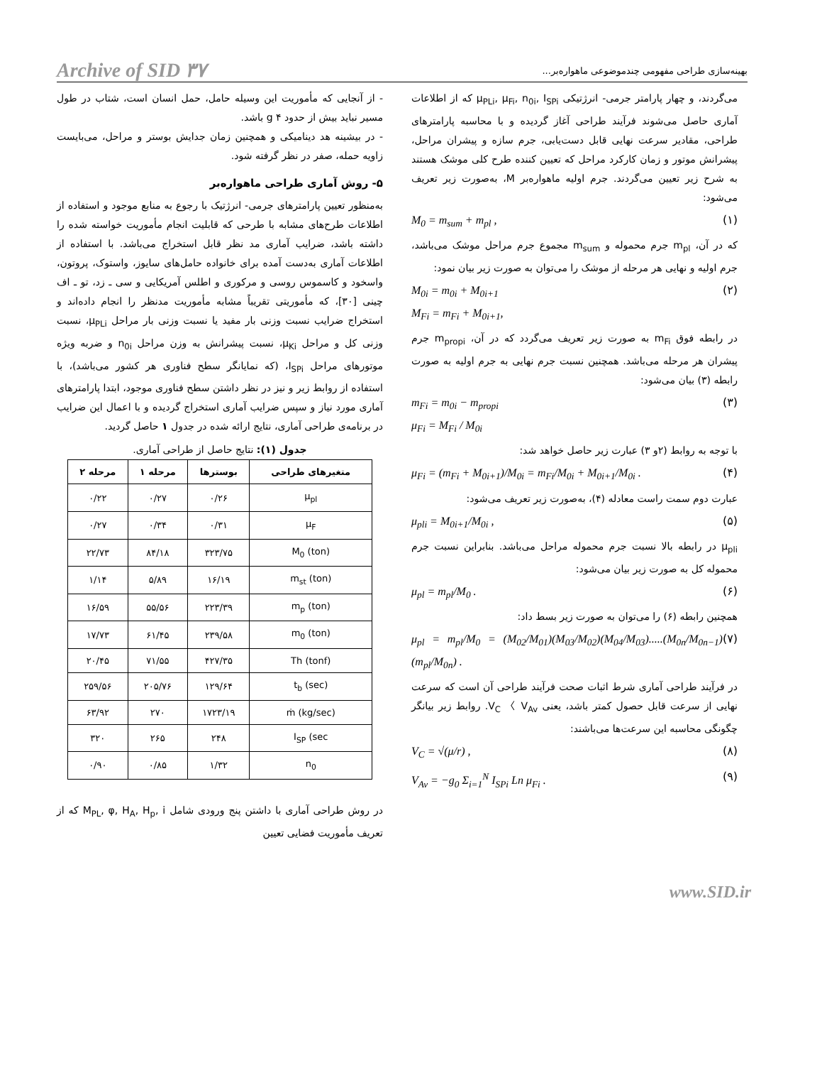Archive of SID ۳۷ بهینه‌سازی طراحی مفهومی چندموضوعی ماهواره‌بر...
- از آنجایی که مأموریت این وسیله حامل، حمل انسان است، شتاب در طول مسیر نباید بیش از حدود g ۴ باشد.
- در بیشینه هد دینامیکی و همچنین زمان جدایش بوستر و مراحل، می‌بایست زاویه حمله، صفر در نظر گرفته شود.
۵- روش آماری طراحی ماهواره‌بر
به‌منظور تعیین پارامترهای جرمی- انرژتیک با رجوع به منابع موجود و استفاده از اطلاعات طرح‌های مشابه با طرحی که قابلیت انجام مأموریت خواسته شده را داشته باشد، ضرایب آماری مد نظر قابل استخراج می‌باشد. با استفاده از اطلاعات آماری به‌دست آمده برای خانواده حامل‌های سایوز، واستوک، پروتون، واسخود و کاسموس روسی و مرکوری و اطلس آمریکایی و سی ـ زد، تو ـ اف چینی [۳۰]، که مأموریتی تقریباً مشابه مأموریت مدنظر را انجام داده‌اند و استخراج ضرایب نسبت وزنی بار مفید یا نسبت وزنی بار مراحل μ<sub>PLi</sub>، نسبت وزنی کل و مراحل μ<sub>Ki</sub>، نسبت پیشرانش به وزن مراحل n<sub>0i</sub> و ضربه ویژه موتورهای مراحل I<sub>SPi</sub>، (که نمایانگر سطح فناوری هر کشور می‌باشد)، با استفاده از روابط زیر و نیز در نظر داشتن سطح فناوری موجود، ابتدا پارامترهای آماری مورد نیاز و سپس ضرایب آماری استخراج گردیده و با اعمال این ضرایب در برنامه‌ی طراحی آماری، نتایج ارائه شده در جدول ۱ حاصل گردید.
جدول (۱): نتایج حاصل از طراحی آماری.
| متغیرهای طراحی | بوسترها | مرحله ۱ | مرحله ۲ |
| --- | --- | --- | --- |
| μ<sub>pl</sub> | ۰/۲۶ | ۰/۲۷ | ۰/۲۲ |
| μ<sub>F</sub> | ۰/۳۱ | ۰/۳۴ | ۰/۲۷ |
| M<sub>0</sub> (ton) | ۳۲۳/۷۵ | ۸۴/۱۸ | ۲۲/۷۳ |
| m<sub>st</sub> (ton) | ۱۶/۱۹ | ۵/۸۹ | ۱/۱۴ |
| m<sub>p</sub> (ton) | ۲۲۳/۳۹ | ۵۵/۵۶ | ۱۶/۵۹ |
| m<sub>0</sub> (ton) | ۲۳۹/۵۸ | ۶۱/۴۵ | ۱۷/۷۳ |
| Th (tonf) | ۴۲۷/۳۵ | ۷۱/۵۵ | ۲۰/۴۵ |
| t<sub>b</sub> (sec) | ۱۲۹/۶۴ | ۲۰۵/۷۶ | ۲۵۹/۵۶ |
| ṁ (kg/sec) | ۱۷۲۳/۱۹ | ۲۷۰ | ۶۳/۹۲ |
| I<sub>SP</sub> (sec | ۲۴۸ | ۲۶۵ | ۳۲۰ |
| n<sub>0</sub> | ۱/۳۲ | ۰/۸۵ | ۰/۹۰ |
در روش طراحی آماری با داشتن پنج ورودی شامل M<sub>PL</sub>, φ, H<sub>A</sub>, H<sub>p</sub>, i که از تعریف مأموریت فضایی تعیین
می‌گردند، و چهار پارامتر جرمی- انرژتیکی μ<sub>PLi</sub>, μ<sub>Fi</sub>, n<sub>0i</sub>, I<sub>SPi</sub> که از اطلاعات آماری حاصل می‌شوند فرآیند طراحی آغاز گردیده و با محاسبه پارامترهای طراحی، مقادیر سرعت نهایی قابل دست‌یابی، جرم سازه و پیشران مراحل، پیشرانش موتور و زمان کارکرد مراحل که تعیین کننده طرح کلی موشک هستند به شرح زیر تعیین می‌گردند. جرم اولیه ماهواره‌بر M، به‌صورت زیر تعریف می‌شود:
M<sub>0</sub> = m<sub>sum</sub> + m<sub>pl</sub> , (۱)
که در آن، m<sub>pl</sub> جرم محموله و m<sub>sum</sub> مجموع جرم مراحل موشک می‌باشد، جرم اولیه و نهایی هر مرحله از موشک را می‌توان به صورت زیر بیان نمود:
M<sub>0i</sub> = m<sub>0i</sub> + M<sub>0i+1</sub>
M<sub>Fi</sub> = m<sub>Fi</sub> + M<sub>0i+1</sub>, (۲)
در رابطه فوق m<sub>Fi</sub> به صورت زیر تعریف می‌گردد که در آن، m<sub>propi</sub> جرم پیشران هر مرحله می‌باشد. همچنین نسبت جرم نهایی به جرم اولیه به صورت رابطه (۳) بیان می‌شود:
m<sub>Fi</sub> = m<sub>0i</sub> − m<sub>propi</sub>
μ<sub>Fi</sub> = M<sub>Fi</sub> / M<sub>0i</sub> (۳)
با توجه به روابط (۲و ۳) عبارت زیر حاصل خواهد شد:
μ<sub>Fi</sub> = (m<sub>Fi</sub> + M<sub>0i+1</sub>)/M<sub>0i</sub> = m<sub>Fi</sub>/M<sub>0i</sub> + M<sub>0i+1</sub>/M<sub>0i</sub> . (۴)
عبارت دوم سمت راست معادله (۴)، به‌صورت زیر تعریف می‌شود:
μ<sub>pli</sub> = M<sub>0i+1</sub>/M<sub>0i</sub> , (۵)
μ<sub>pli</sub> در رابطه بالا نسبت جرم محموله مراحل می‌باشد. بنابراین نسبت جرم محموله کل به صورت زیر بیان می‌شود:
μ<sub>pl</sub> = m<sub>pl</sub>/M<sub>0</sub> . (۶)
همچنین رابطه (۶) را می‌توان به صورت زیر بسط داد:
μ<sub>pl</sub> = m<sub>pl</sub>/M<sub>0</sub> = (M<sub>02</sub>/M<sub>01</sub>)(M<sub>03</sub>/M<sub>02</sub>)(M<sub>04</sub>/M<sub>03</sub>).....(M<sub>0n</sub>/M<sub>0n−1</sub>)(m<sub>pl</sub>/M<sub>0n</sub>) . (۷)
در فرآیند طراحی آماری شرط اثبات صحت فرآیند طراحی آن است که سرعت نهایی از سرعت قابل حصول کمتر باشد، یعنی V<sub>C</sub> 〈 V<sub>Av</sub>. روابط زیر بیانگر چگونگی محاسبه این سرعت‌ها می‌باشند:
V<sub>C</sub> = √(μ/r) , (۸)
V<sub>Av</sub> = −g<sub>0</sub> Σ<sub>i=1</sub><sup>N</sup> I<sub>SPi</sub> Ln μ<sub>Fi</sub> . (۹)
www.SID.ir